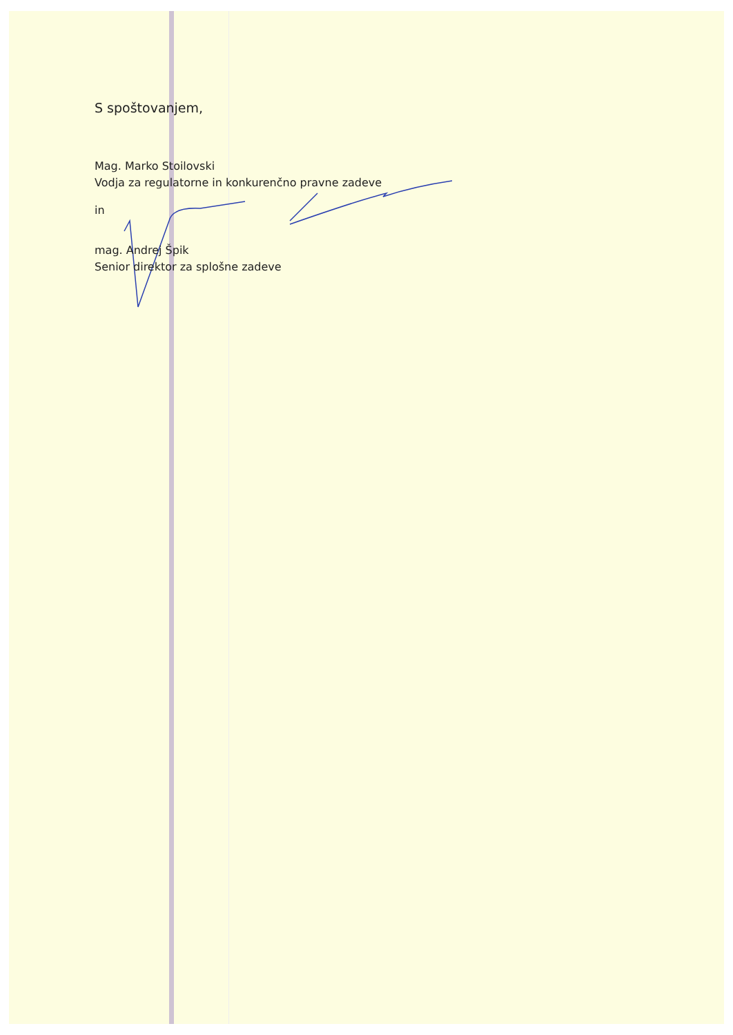S spoštovanjem,
Mag. Marko Stoilovski
Vodja za regulatorne in konkurenčno pravne zadeve
in
mag. Andrej Špik
Senior direktor za splošne zadeve